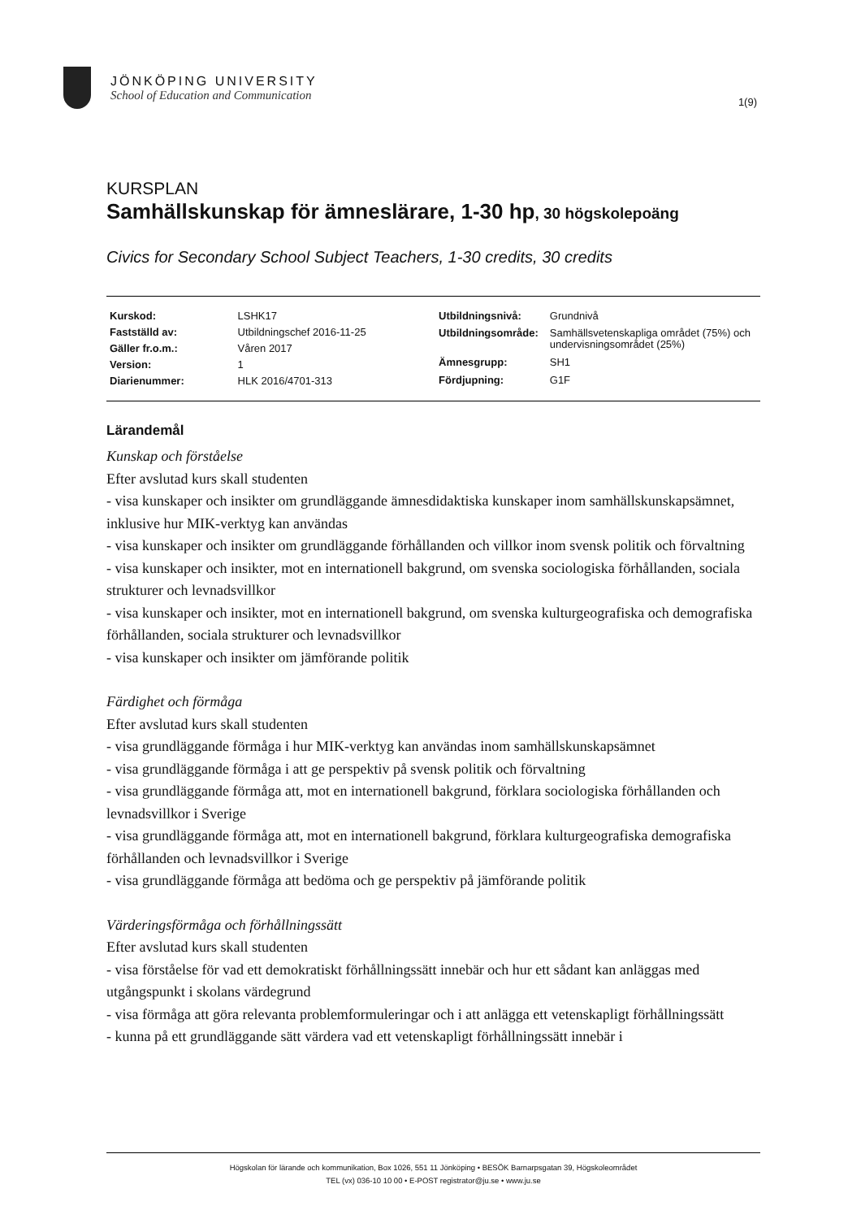JÖNKÖPING UNIVERSITY
School of Education and Communication
1(9)
KURSPLAN
Samhällskunskap för ämneslärare, 1-30 hp, 30 högskolepoäng
Civics for Secondary School Subject Teachers, 1-30 credits, 30 credits
| Kurskod: | LSHK17 |
| Fastställd av: | Utbildningschef 2016-11-25 |
| Gäller fr.o.m.: | Våren 2017 |
| Version: | 1 |
| Diarienummer: | HLK 2016/4701-313 |
| Utbildningsnivå: | Grundnivå |
| Utbildningsområde: | Samhällsvetenskapliga området (75%) och undervisningsområdet (25%) |
| Ämnesgrupp: | SH1 |
| Fördjupning: | G1F |
Lärandemål
Kunskap och förståelse
Efter avslutad kurs skall studenten
- visa kunskaper och insikter om grundläggande ämnesdidaktiska kunskaper inom samhällskunskapsämnet, inklusive hur MIK-verktyg kan användas
- visa kunskaper och insikter om grundläggande förhållanden och villkor inom svensk politik och förvaltning
- visa kunskaper och insikter, mot en internationell bakgrund, om svenska sociologiska förhållanden, sociala strukturer och levnadsvillkor
- visa kunskaper och insikter, mot en internationell bakgrund, om svenska kulturgeografiska och demografiska förhållanden, sociala strukturer och levnadsvillkor
- visa kunskaper och insikter om jämförande politik
Färdighet och förmåga
Efter avslutad kurs skall studenten
- visa grundläggande förmåga i hur MIK-verktyg kan användas inom samhällskunskapsämnet
- visa grundläggande förmåga i att ge perspektiv på svensk politik och förvaltning
- visa grundläggande förmåga att, mot en internationell bakgrund, förklara sociologiska förhållanden och levnadsvillkor i Sverige
- visa grundläggande förmåga att, mot en internationell bakgrund, förklara kulturgeografiska demografiska förhållanden och levnadsvillkor i Sverige
- visa grundläggande förmåga att bedöma och ge perspektiv på jämförande politik
Värderingsförmåga och förhållningssätt
Efter avslutad kurs skall studenten
- visa förståelse för vad ett demokratiskt förhållningssätt innebär och hur ett sådant kan anläggas med utgångspunkt i skolans värdegrund
- visa förmåga att göra relevanta problemformuleringar och i att anlägga ett vetenskapligt förhållningssätt
- kunna på ett grundläggande sätt värdera vad ett vetenskapligt förhållningssätt innebär i
Högskolan för lärande och kommunikation, Box 1026, 551 11 Jönköping • BESÖK Barnarpsgatan 39, Högskoleområdet
TEL (vx) 036-10 10 00 • E-POST registrator@ju.se • www.ju.se